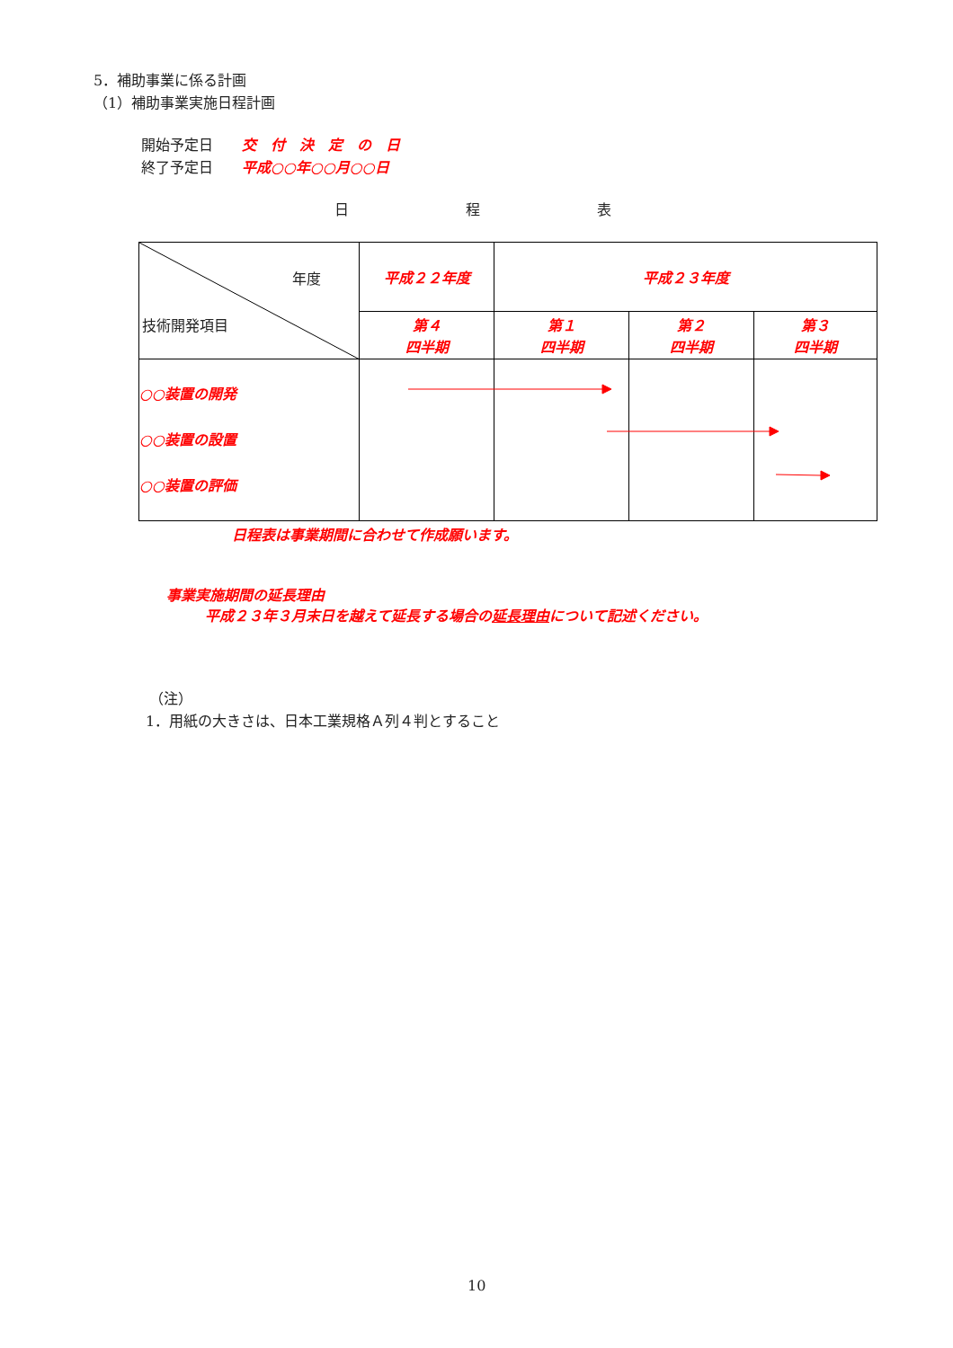5．補助事業に係る計画
（1）補助事業実施日程計画
開始予定日　　交　付　決　定　の　日
終了予定日　　平成○○年○○月○○日
日程表
| 年度 技術開発項目 | 平成２２年度 | 平成２３年度 | | |
| | 第４ 四半期 | 第１ 四半期 | 第２ 四半期 | 第３ 四半期 |
| ○○装置の開発 ○○装置の設置 ○○装置の評価 | | | | |
日程表は事業期間に合わせて作成願います。
事業実施期間の延長理由
平成２３年３月末日を越えて延長する場合の延長理由について記述ください。
（注）
1．用紙の大きさは、日本工業規格Ａ列４判とすること
10